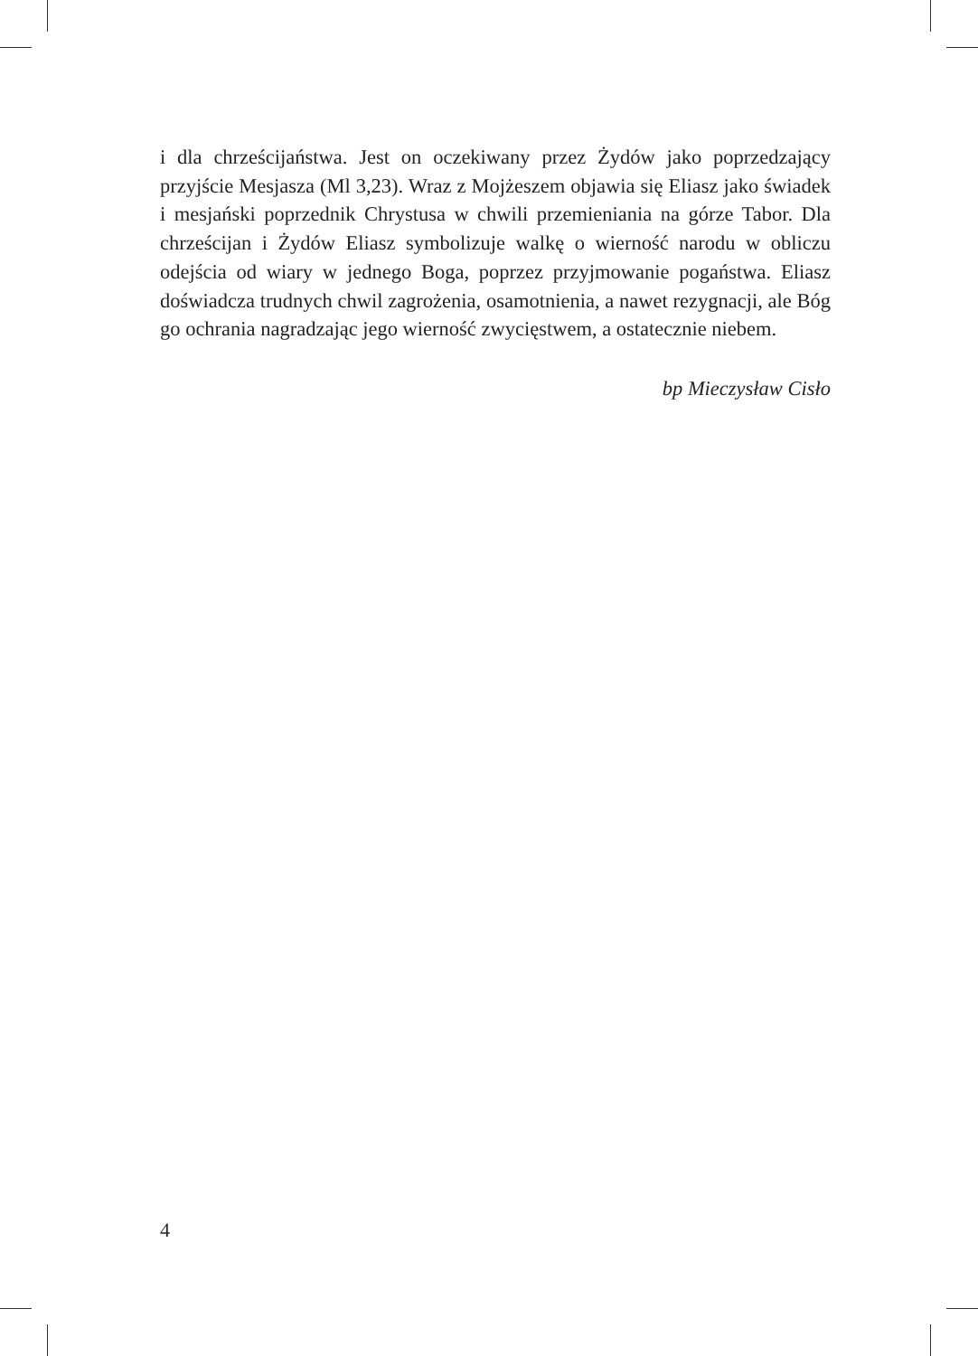i dla chrześcijaństwa. Jest on oczekiwany przez Żydów jako poprzedzający przyjście Mesjasza (Ml 3,23). Wraz z Mojżeszem objawia się Eliasz jako świadek i mesjański poprzednik Chrystusa w chwili przemieniania na górze Tabor. Dla chrześcijan i Żydów Eliasz symbolizuje walkę o wierność narodu w obliczu odejścia od wiary w jednego Boga, poprzez przyjmowanie pogaństwa. Eliasz doświadcza trudnych chwil zagrożenia, osamotnienia, a nawet rezygnacji, ale Bóg go ochrania nagradzając jego wierność zwycięstwem, a ostatecznie niebem.
bp Mieczysław Cisło
4